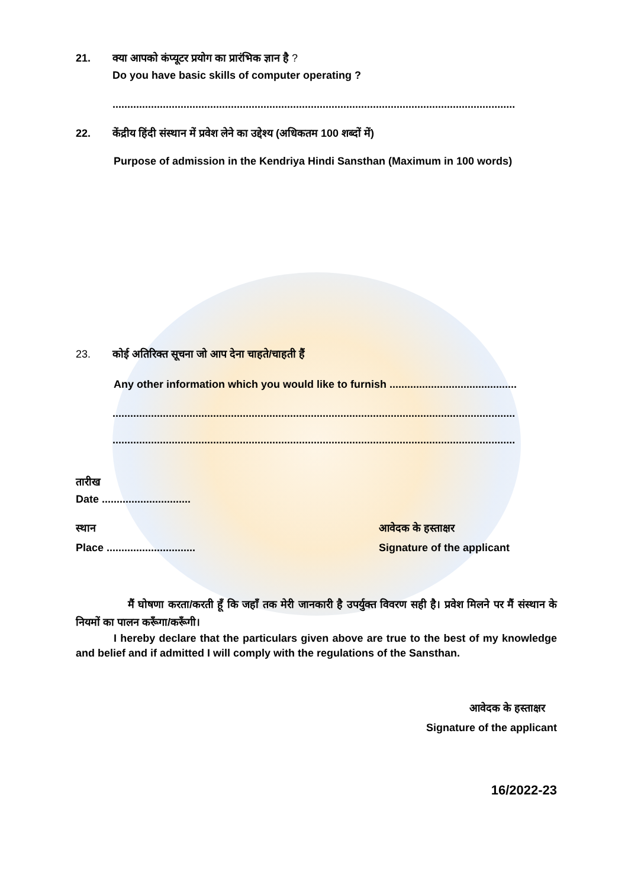21. क्या आपको कंप्यूटर प्रयोग का प्रारंभिक ज्ञान है ?
Do you have basic skills of computer operating ?
........................................................................................................................................
22. केंद्रीय हिंदी संस्थान में प्रवेश लेने का उद्देश्य (अधिकतम 100 शब्दों में)
Purpose of admission in the Kendriya Hindi Sansthan (Maximum in 100 words)
23. कोई अतिरिक्त सूचना जो आप देना चाहते/चाहती हैं
Any other information which you would like to furnish ...........................................
........................................................................................................................................
........................................................................................................................................
तारीख
Date ..............................
स्थान
Place ..............................
आवेदक के हस्ताक्षर
Signature of the applicant
मैं घोषणा करता/करती हूँ कि जहाँ तक मेरी जानकारी है उपर्युक्त विवरण सही है। प्रवेश मिलने पर मैं संस्थान के नियमों का पालन करूँगा/करूँगी।
I hereby declare that the particulars given above are true to the best of my knowledge and belief and if admitted I will comply with the regulations of the Sansthan.
आवेदक के हस्ताक्षर
Signature of the applicant
16/2022-23